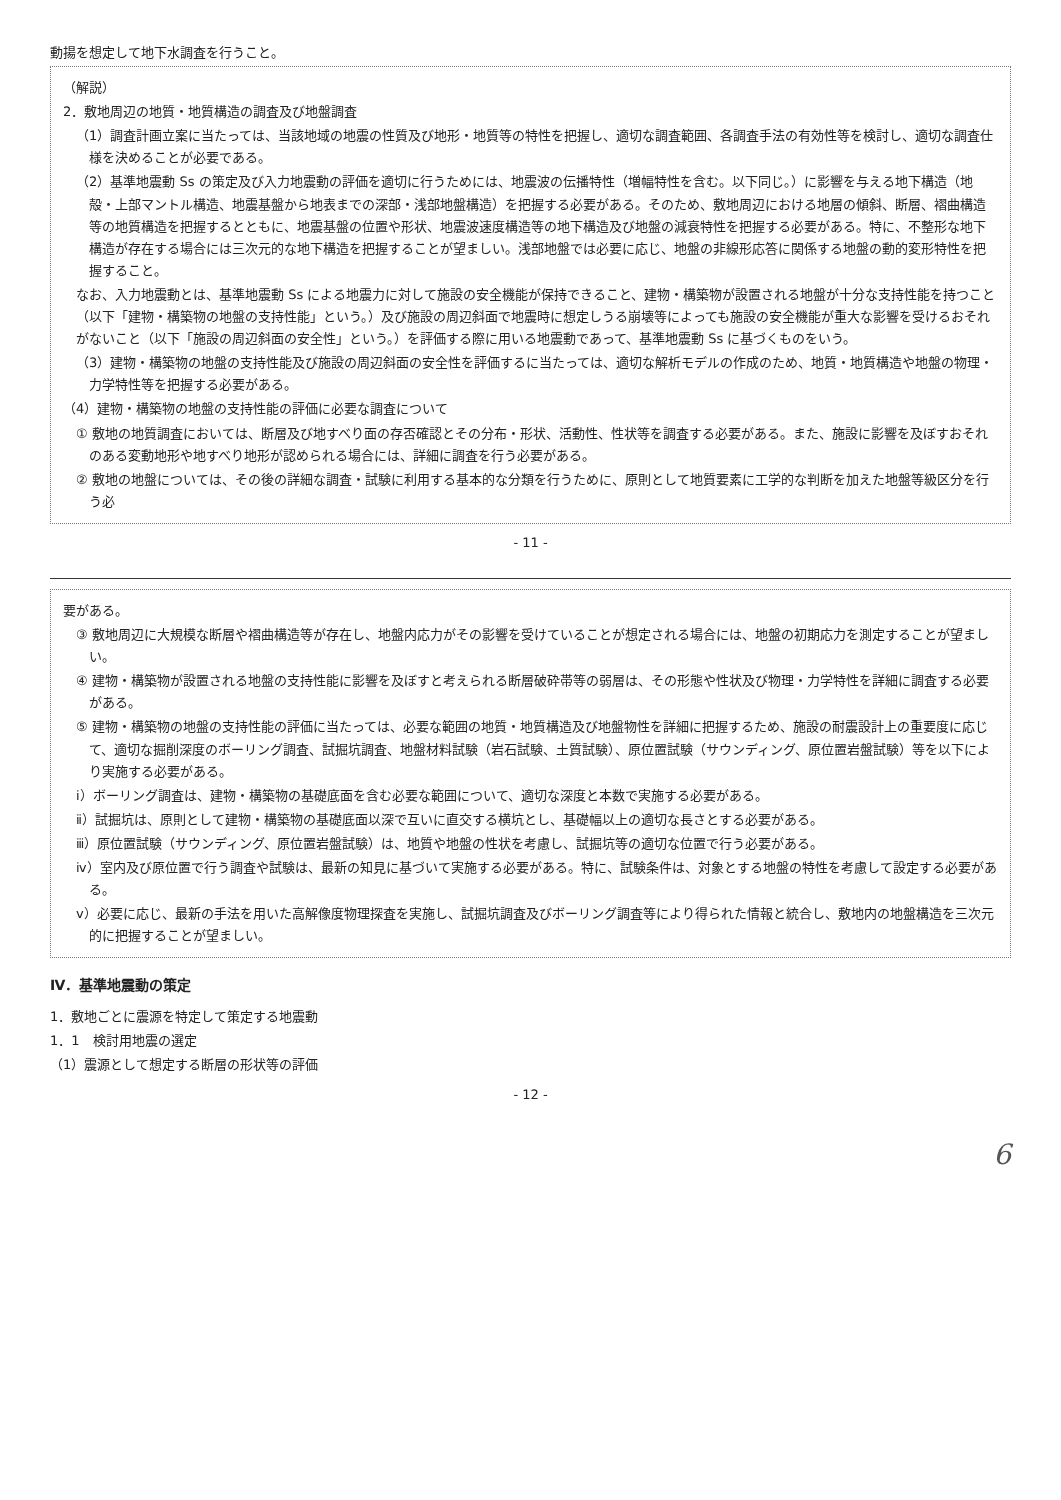動揚を想定して地下水調査を行うこと。
（解説）
2．敷地周辺の地質・地質構造の調査及び地盤調査
（1）調査計画立案に当たっては、当該地域の地震の性質及び地形・地質等の特性を把握し、適切な調査範囲、各調査手法の有効性等を検討し、適切な調査仕様を決めることが必要である。
（2）基準地震動 Ss の策定及び入力地震動の評価を適切に行うためには、地震波の伝播特性（増幅特性を含む。以下同じ。）に影響を与える地下構造（地殻・上部マントル構造、地震基盤から地表までの深部・浅部地盤構造）を把握する必要がある。そのため、敷地周辺における地層の傾斜、断層、褶曲構造等の地質構造を把握するとともに、地震基盤の位置や形状、地震波速度構造等の地下構造及び地盤の減衰特性を把握する必要がある。特に、不整形な地下構造が存在する場合には三次元的な地下構造を把握することが望ましい。浅部地盤では必要に応じ、地盤の非線形応答に関係する地盤の動的変形特性を把握すること。
なお、入力地震動とは、基準地震動 Ss による地震力に対して施設の安全機能が保持できること、建物・構築物が設置される地盤が十分な支持性能を持つこと（以下「建物・構築物の地盤の支持性能」という。）及び施設の周辺斜面で地震時に想定しうる崩壊等によっても施設の安全機能が重大な影響を受けるおそれがないこと（以下「施設の周辺斜面の安全性」という。）を評価する際に用いる地震動であって、基準地震動 Ss に基づくものをいう。
（3）建物・構築物の地盤の支持性能及び施設の周辺斜面の安全性を評価するに当たっては、適切な解析モデルの作成のため、地質・地質構造や地盤の物理・力学特性等を把握する必要がある。
（4）建物・構築物の地盤の支持性能の評価に必要な調査について
① 敷地の地質調査においては、断層及び地すべり面の存否確認とその分布・形状、活動性、性状等を調査する必要がある。また、施設に影響を及ぼすおそれのある変動地形や地すべり地形が認められる場合には、詳細に調査を行う必要がある。
② 敷地の地盤については、その後の詳細な調査・試験に利用する基本的な分類を行うために、原則として地質要素に工学的な判断を加えた地盤等級区分を行う必
- 11 -
要がある。
③ 敷地周辺に大規模な断層や褶曲構造等が存在し、地盤内応力がその影響を受けていることが想定される場合には、地盤の初期応力を測定することが望ましい。
④ 建物・構築物が設置される地盤の支持性能に影響を及ぼすと考えられる断層破砕帯等の弱層は、その形態や性状及び物理・力学特性を詳細に調査する必要がある。
⑤ 建物・構築物の地盤の支持性能の評価に当たっては、必要な範囲の地質・地質構造及び地盤物性を詳細に把握するため、施設の耐震設計上の重要度に応じて、適切な掘削深度のボーリング調査、試掘坑調査、地盤材料試験（岩石試験、土質試験）、原位置試験（サウンディング、原位置岩盤試験）等を以下により実施する必要がある。
ⅰ）ボーリング調査は、建物・構築物の基礎底面を含む必要な範囲について、適切な深度と本数で実施する必要がある。
ⅱ）試掘坑は、原則として建物・構築物の基礎底面以深で互いに直交する横坑とし、基礎幅以上の適切な長さとする必要がある。
ⅲ）原位置試験（サウンディング、原位置岩盤試験）は、地質や地盤の性状を考慮し、試掘坑等の適切な位置で行う必要がある。
ⅳ）室内及び原位置で行う調査や試験は、最新の知見に基づいて実施する必要がある。特に、試験条件は、対象とする地盤の特性を考慮して設定する必要がある。
ⅴ）必要に応じ、最新の手法を用いた高解像度物理探査を実施し、試掘坑調査及びボーリング調査等により得られた情報と統合し、敷地内の地盤構造を三次元的に把握することが望ましい。
Ⅳ．基準地震動の策定
1．敷地ごとに震源を特定して策定する地震動
1．1　検討用地震の選定
（1）震源として想定する断層の形状等の評価
- 12 -
6